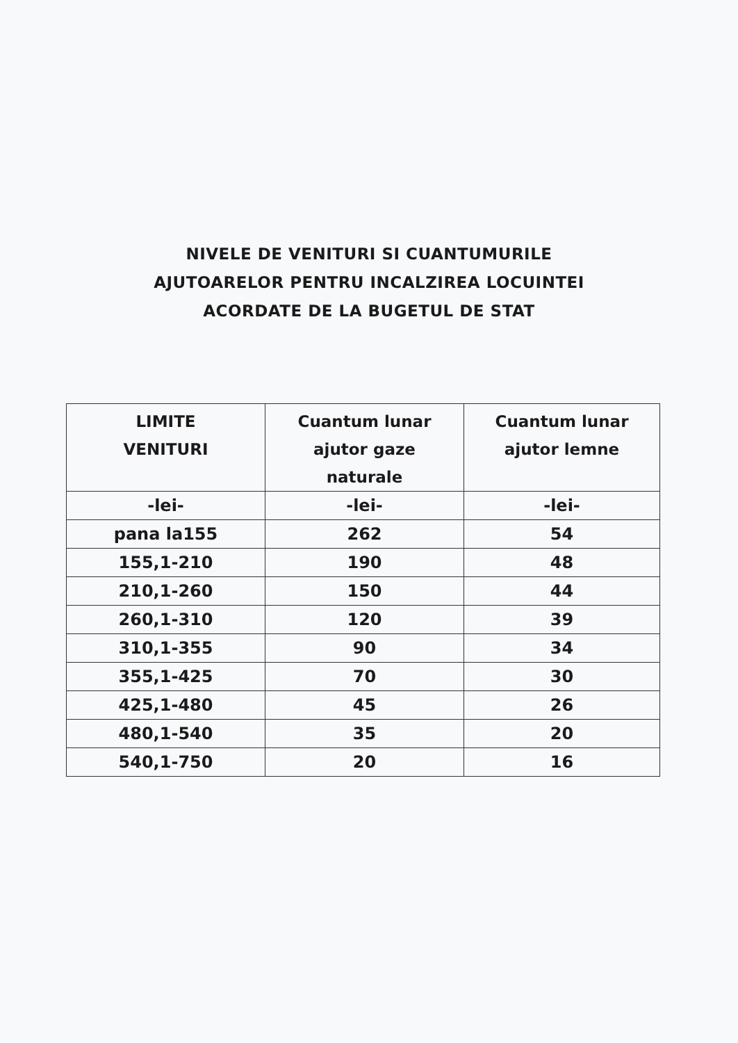NIVELE DE VENITURI SI CUANTUMURILE
AJUTOARELOR PENTRU INCALZIREA LOCUINTEI
ACORDATE DE LA BUGETUL DE STAT
| LIMITE VENITURI | Cuantum lunar ajutor gaze naturale | Cuantum lunar ajutor lemne |
| --- | --- | --- |
| -lei- | -lei- | -lei- |
| pana la155 | 262 | 54 |
| 155,1-210 | 190 | 48 |
| 210,1-260 | 150 | 44 |
| 260,1-310 | 120 | 39 |
| 310,1-355 | 90 | 34 |
| 355,1-425 | 70 | 30 |
| 425,1-480 | 45 | 26 |
| 480,1-540 | 35 | 20 |
| 540,1-750 | 20 | 16 |